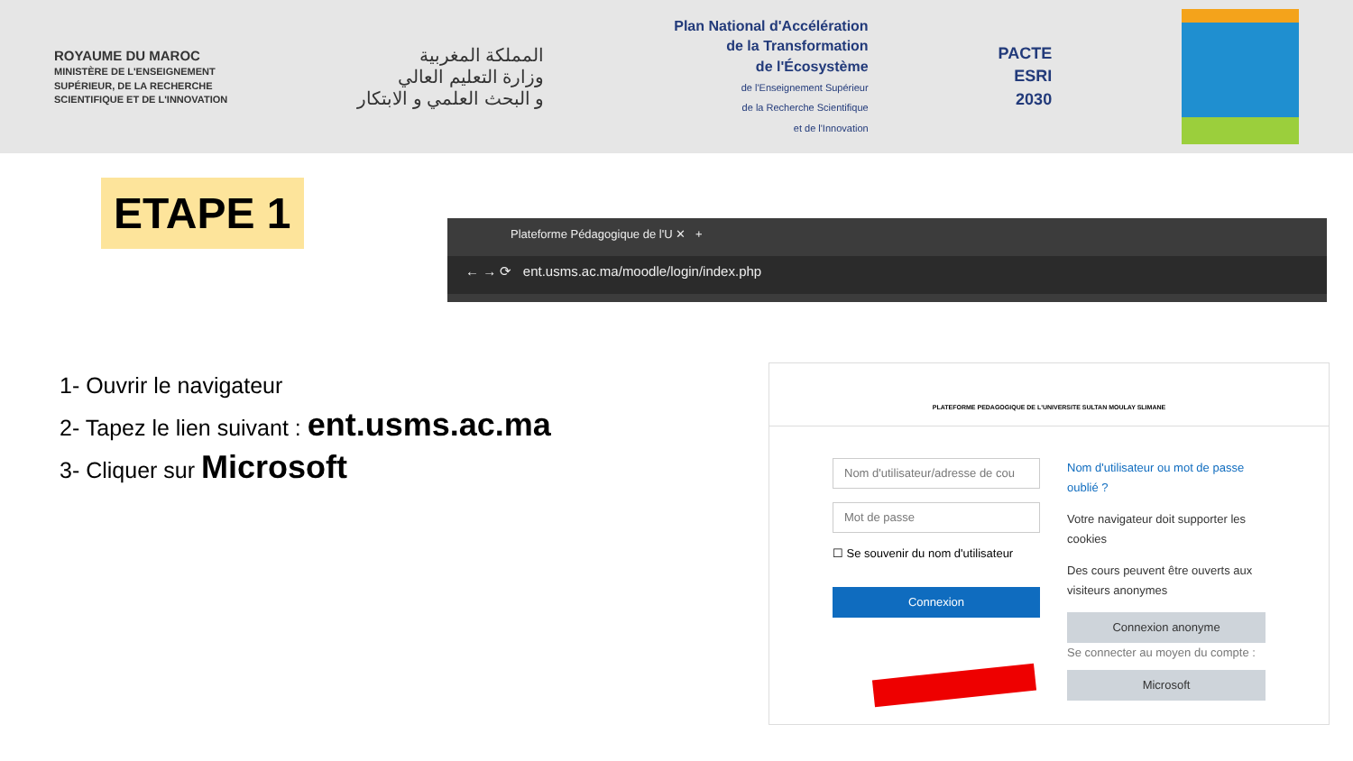ROYAUME DU MAROC
MINISTÈRE DE L'ENSEIGNEMENT
SUPÉRIEUR, DE LA RECHERCHE
SCIENTIFIQUE ET DE L'INNOVATION
المملكة المغربية
وزارة التعليم العالي
و البحث العلمي و الابتكار
Plan National d'Accélération
de la Transformation
de l'Écosystème
de l'Enseignement Supérieur
de la Recherche Scientifique
et de l'Innovation
PACTE
ESRI
2030
ETAPE 1
Plateforme Pédagogique de l'U ✕ +
← → ⟳ ent.usms.ac.ma/moodle/login/index.php
1- Ouvrir le navigateur
2- Tapez le lien suivant : ent.usms.ac.ma
3- Cliquer sur Microsoft
PLATEFORME PEDAGOGIQUE DE L'UNIVERSITE SULTAN MOULAY SLIMANE
Nom d'utilisateur/adresse de cou
Mot de passe
☐ Se souvenir du nom d'utilisateur
Connexion
Nom d'utilisateur ou mot de passe oublié ?
Votre navigateur doit supporter les cookies
Des cours peuvent être ouverts aux visiteurs anonymes
Connexion anonyme
Se connecter au moyen du compte :
Microsoft